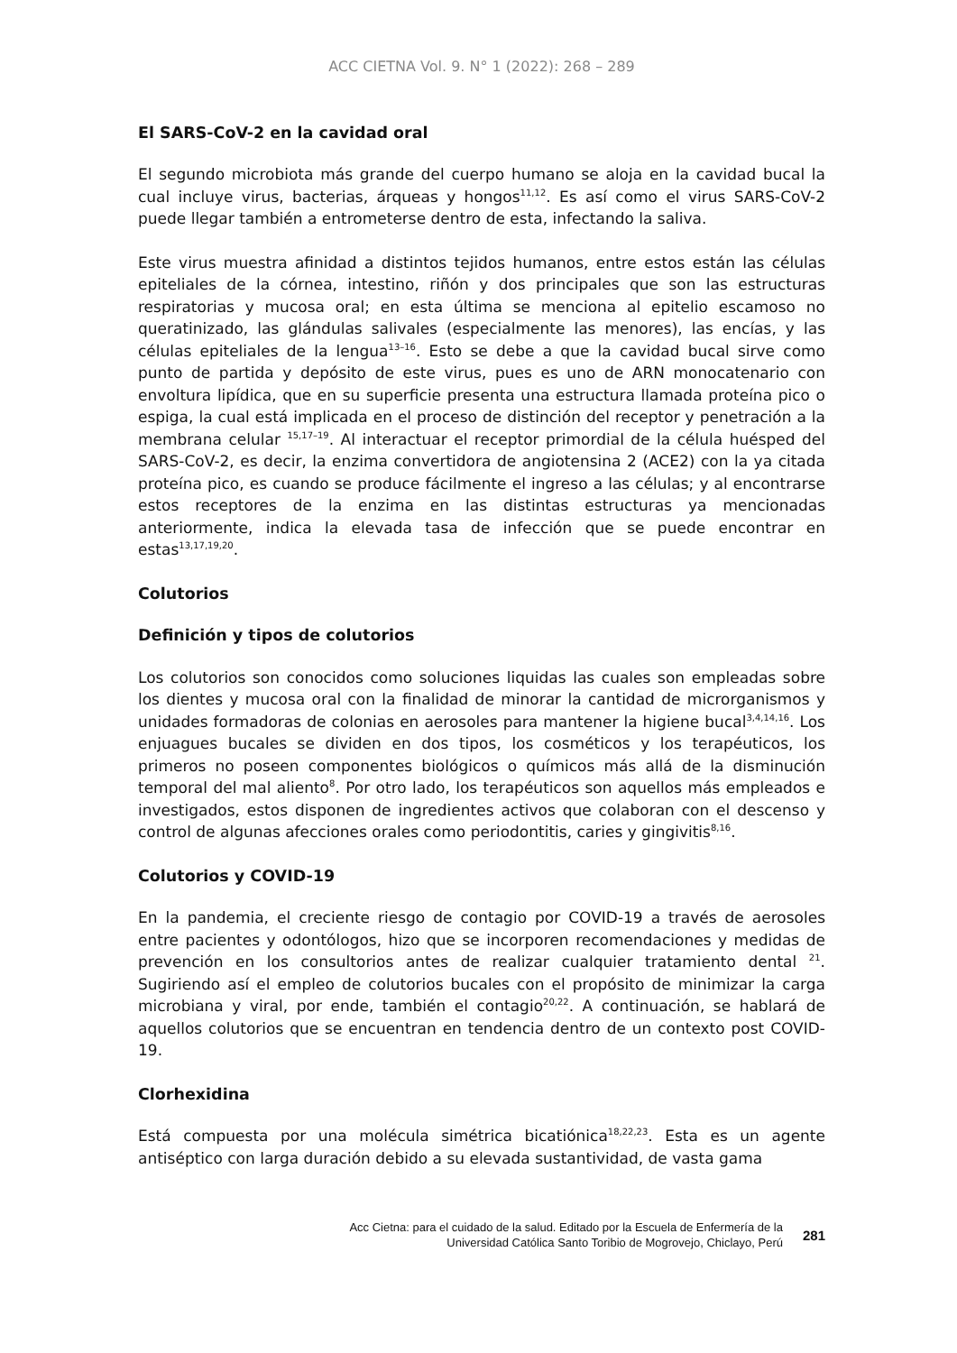ACC CIETNA Vol. 9. N° 1 (2022): 268 – 289
El SARS-CoV-2 en la cavidad oral
El segundo microbiota más grande del cuerpo humano se aloja en la cavidad bucal la cual incluye virus, bacterias, árqueas y hongos<sup>11,12</sup>. Es así como el virus SARS-CoV-2 puede llegar también a entrometerse dentro de esta, infectando la saliva.
Este virus muestra afinidad a distintos tejidos humanos, entre estos están las células epiteliales de la córnea, intestino, riñón y dos principales que son las estructuras respiratorias y mucosa oral; en esta última se menciona al epitelio escamoso no queratinizado, las glándulas salivales (especialmente las menores), las encías, y las células epiteliales de la lengua<sup>13–16</sup>. Esto se debe a que la cavidad bucal sirve como punto de partida y depósito de este virus, pues es uno de ARN monocatenario con envoltura lipídica, que en su superficie presenta una estructura llamada proteína pico o espiga, la cual está implicada en el proceso de distinción del receptor y penetración a la membrana celular <sup>15,17–19</sup>. Al interactuar el receptor primordial de la célula huésped del SARS-CoV-2, es decir, la enzima convertidora de angiotensina 2 (ACE2) con la ya citada proteína pico, es cuando se produce fácilmente el ingreso a las células; y al encontrarse estos receptores de la enzima en las distintas estructuras ya mencionadas anteriormente, indica la elevada tasa de infección que se puede encontrar en estas<sup>13,17,19,20</sup>.
Colutorios
Definición y tipos de colutorios
Los colutorios son conocidos como soluciones liquidas las cuales son empleadas sobre los dientes y mucosa oral con la finalidad de minorar la cantidad de microrganismos y unidades formadoras de colonias en aerosoles para mantener la higiene bucal<sup>3,4,14,16</sup>. Los enjuagues bucales se dividen en dos tipos, los cosméticos y los terapéuticos, los primeros no poseen componentes biológicos o químicos más allá de la disminución temporal del mal aliento<sup>8</sup>. Por otro lado, los terapéuticos son aquellos más empleados e investigados, estos disponen de ingredientes activos que colaboran con el descenso y control de algunas afecciones orales como periodontitis, caries y gingivitis<sup>8,16</sup>.
Colutorios y COVID-19
En la pandemia, el creciente riesgo de contagio por COVID-19 a través de aerosoles entre pacientes y odontólogos, hizo que se incorporen recomendaciones y medidas de prevención en los consultorios antes de realizar cualquier tratamiento dental <sup>21</sup>. Sugiriendo así el empleo de colutorios bucales con el propósito de minimizar la carga microbiana y viral, por ende, también el contagio<sup>20,22</sup>. A continuación, se hablará de aquellos colutorios que se encuentran en tendencia dentro de un contexto post COVID-19.
Clorhexidina
Está compuesta por una molécula simétrica bicatiónica<sup>18,22,23</sup>. Esta es un agente antiséptico con larga duración debido a su elevada sustantividad, de vasta gama
Acc Cietna: para el cuidado de la salud. Editado por la Escuela de Enfermería de la
Universidad Católica Santo Toribio de Mogrovejo, Chiclayo, Perú
281